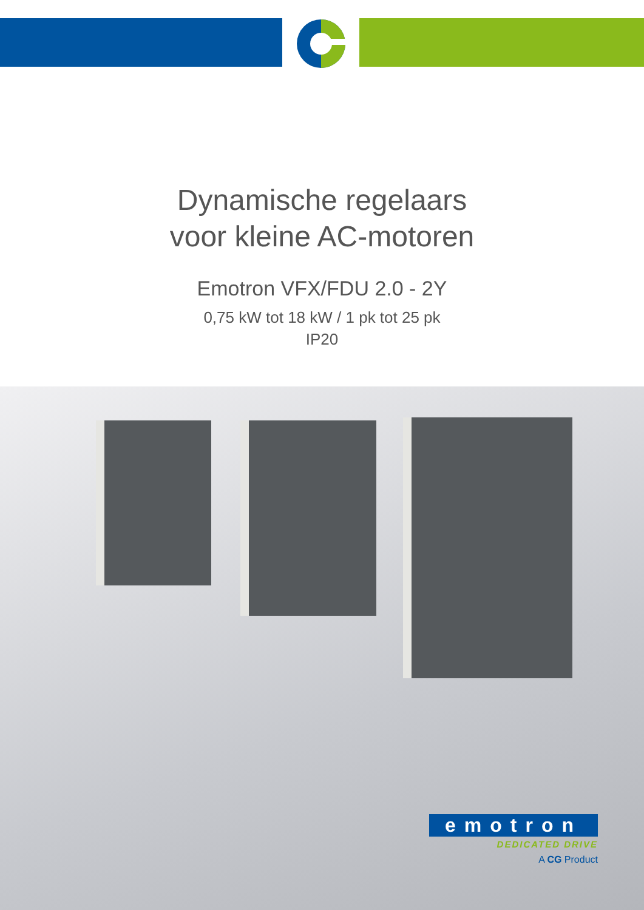Dynamische regelaars
voor kleine AC-motoren
Emotron VFX/FDU 2.0 - 2Y
0,75 kW tot 18 kW / 1 pk tot 25 pk
IP20
emotron
DEDICATED DRIVE
A CG Product